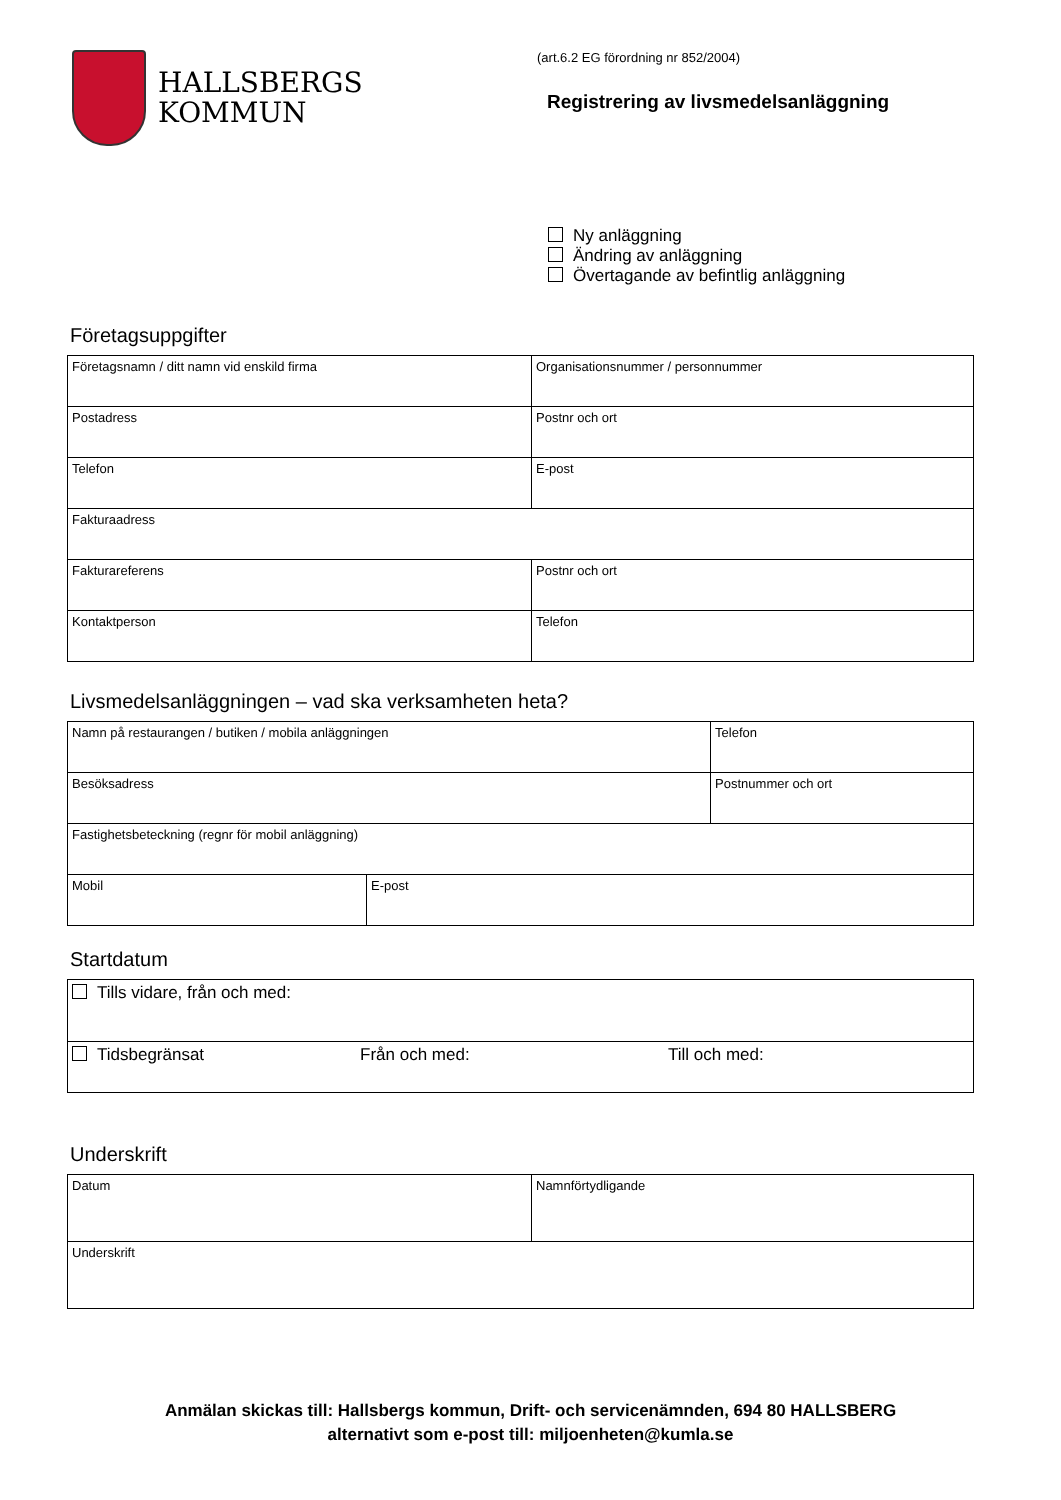HALLSBERGS
KOMMUN
(art.6.2 EG förordning nr 852/2004)
Registrering av livsmedelsanläggning
Ny anläggning
Ändring av anläggning
Övertagande av befintlig anläggning
Företagsuppgifter
| Företagsnamn / ditt namn vid enskild firma | Organisationsnummer / personnummer |
| Postadress | Postnr och ort |
| Telefon | E-post |
| Fakturaadress | |
| Fakturareferens | Postnr och ort |
| Kontaktperson | Telefon |
Livsmedelsanläggningen – vad ska verksamheten heta?
| Namn på restaurangen / butiken / mobila anläggningen | | Telefon |
| Besöksadress | | Postnummer och ort |
| Fastighetsbeteckning (regnr för mobil anläggning) | | |
| Mobil | E-post | |
Startdatum
| Tills vidare, från och med: | | |
| Tidsbegränsat | Från och med: | Till och med: |
Underskrift
| Datum | Namnförtydligande |
| Underskrift | |
Anmälan skickas till: Hallsbergs kommun, Drift- och servicenämnden, 694 80 HALLSBERG
alternativt som e-post till: miljoenheten@kumla.se